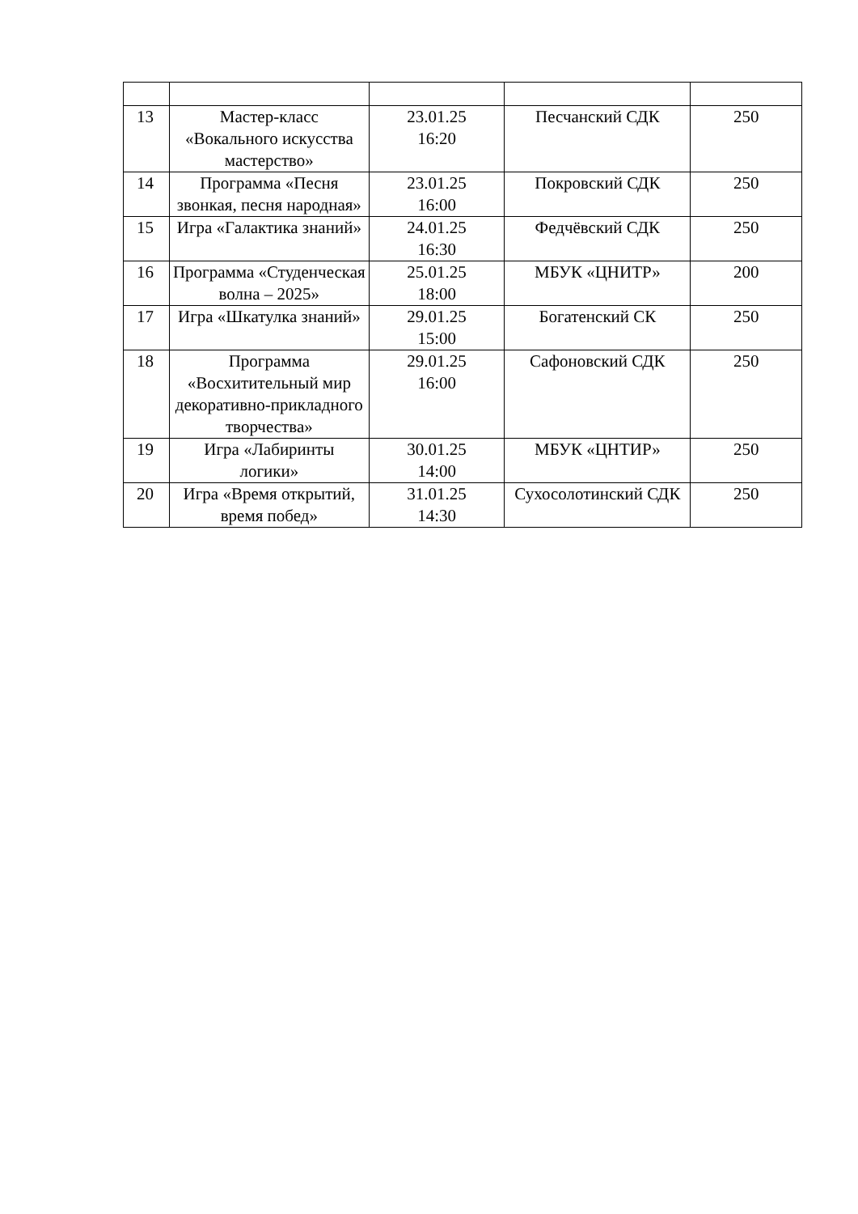| 13 | Мастер-класс «Вокального искусства мастерство» | 23.01.25 16:20 | Песчанский СДК | 250 |
| 14 | Программа «Песня звонкая, песня народная» | 23.01.25 16:00 | Покровский СДК | 250 |
| 15 | Игра «Галактика знаний» | 24.01.25 16:30 | Федчёвский СДК | 250 |
| 16 | Программа «Студенческая волна – 2025» | 25.01.25 18:00 | МБУК «ЦНИТР» | 200 |
| 17 | Игра «Шкатулка знаний» | 29.01.25 15:00 | Богатенский СК | 250 |
| 18 | Программа «Восхитительный мир декоративно-прикладного творчества» | 29.01.25 16:00 | Сафоновский СДК | 250 |
| 19 | Игра «Лабиринты логики» | 30.01.25 14:00 | МБУК «ЦНТИР» | 250 |
| 20 | Игра «Время открытий, время побед» | 31.01.25 14:30 | Сухосолотинский СДК | 250 |